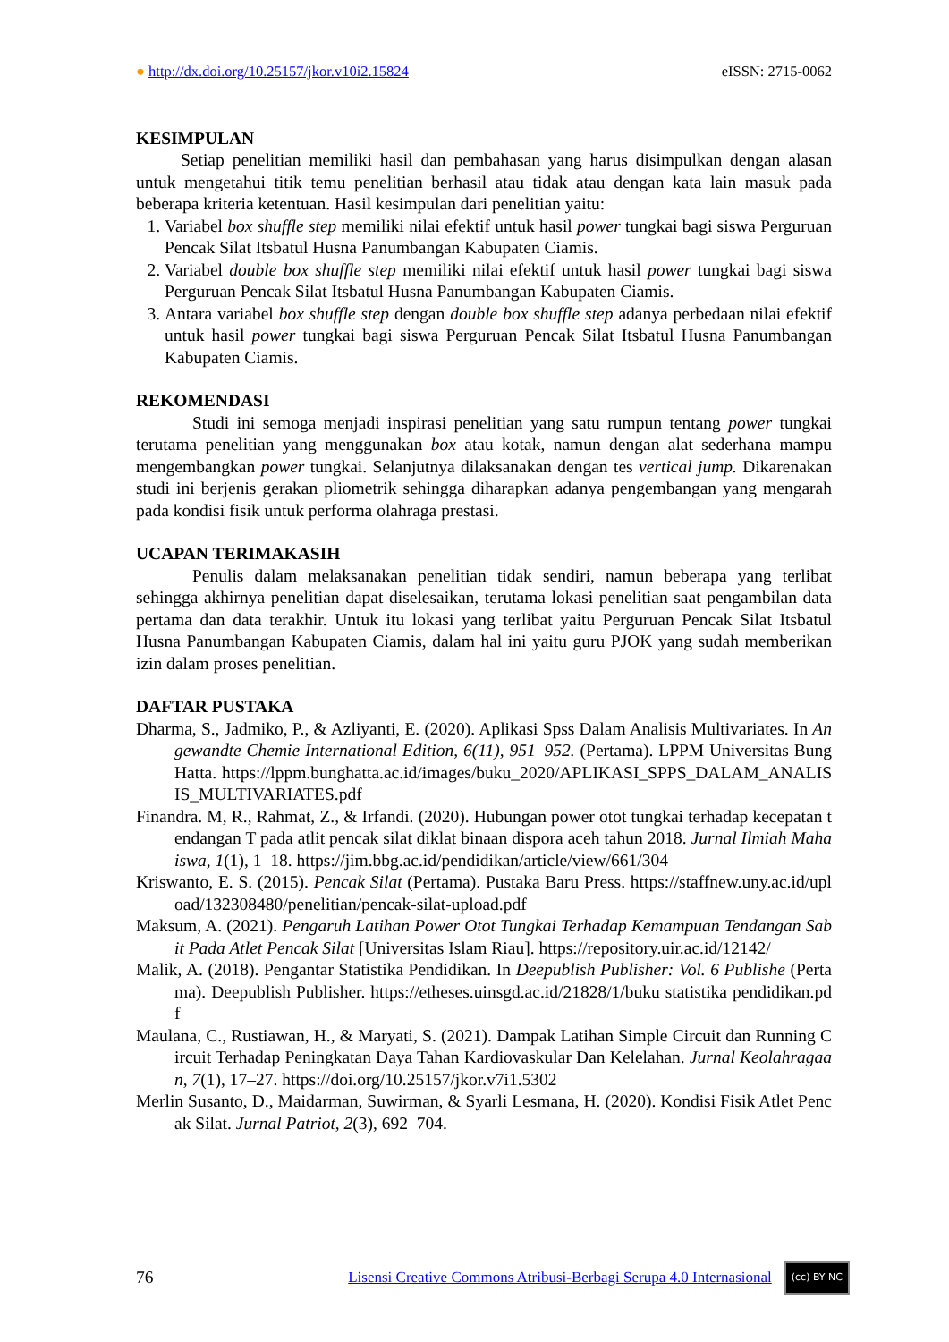● http://dx.doi.org/10.25157/jkor.v10i2.15824 eISSN: 2715-0062
KESIMPULAN
Setiap penelitian memiliki hasil dan pembahasan yang harus disimpulkan dengan alasan untuk mengetahui titik temu penelitian berhasil atau tidak atau dengan kata lain masuk pada beberapa kriteria ketentuan. Hasil kesimpulan dari penelitian yaitu:
1. Variabel box shuffle step memiliki nilai efektif untuk hasil power tungkai bagi siswa Perguruan Pencak Silat Itsbatul Husna Panumbangan Kabupaten Ciamis.
2. Variabel double box shuffle step memiliki nilai efektif untuk hasil power tungkai bagi siswa Perguruan Pencak Silat Itsbatul Husna Panumbangan Kabupaten Ciamis.
3. Antara variabel box shuffle step dengan double box shuffle step adanya perbedaan nilai efektif untuk hasil power tungkai bagi siswa Perguruan Pencak Silat Itsbatul Husna Panumbangan Kabupaten Ciamis.
REKOMENDASI
Studi ini semoga menjadi inspirasi penelitian yang satu rumpun tentang power tungkai terutama penelitian yang menggunakan box atau kotak, namun dengan alat sederhana mampu mengembangkan power tungkai. Selanjutnya dilaksanakan dengan tes vertical jump. Dikarenakan studi ini berjenis gerakan pliometrik sehingga diharapkan adanya pengembangan yang mengarah pada kondisi fisik untuk performa olahraga prestasi.
UCAPAN TERIMAKASIH
Penulis dalam melaksanakan penelitian tidak sendiri, namun beberapa yang terlibat sehingga akhirnya penelitian dapat diselesaikan, terutama lokasi penelitian saat pengambilan data pertama dan data terakhir. Untuk itu lokasi yang terlibat yaitu Perguruan Pencak Silat Itsbatul Husna Panumbangan Kabupaten Ciamis, dalam hal ini yaitu guru PJOK yang sudah memberikan izin dalam proses penelitian.
DAFTAR PUSTAKA
Dharma, S., Jadmiko, P., & Azliyanti, E. (2020). Aplikasi Spss Dalam Analisis Multivariates. In Angewandte Chemie International Edition, 6(11), 951–952. (Pertama). LPPM Universitas Bung Hatta. https://lppm.bunghatta.ac.id/images/buku_2020/APLIKASI_SPPS_DALAM_ANALISIS_MULTIVARIATES.pdf
Finandra. M, R., Rahmat, Z., & Irfandi. (2020). Hubungan power otot tungkai terhadap kecepatan tendangan T pada atlit pencak silat diklat binaan dispora aceh tahun 2018. Jurnal Ilmiah Mahaiswa, 1(1), 1–18. https://jim.bbg.ac.id/pendidikan/article/view/661/304
Kriswanto, E. S. (2015). Pencak Silat (Pertama). Pustaka Baru Press. https://staffnew.uny.ac.id/upload/132308480/penelitian/pencak-silat-upload.pdf
Maksum, A. (2021). Pengaruh Latihan Power Otot Tungkai Terhadap Kemampuan Tendangan Sabit Pada Atlet Pencak Silat [Universitas Islam Riau]. https://repository.uir.ac.id/12142/
Malik, A. (2018). Pengantar Statistika Pendidikan. In Deepublish Publisher: Vol. 6 Publishe (Pertama). Deepublish Publisher. https://etheses.uinsgd.ac.id/21828/1/buku statistika pendidikan.pdf
Maulana, C., Rustiawan, H., & Maryati, S. (2021). Dampak Latihan Simple Circuit dan Running Circuit Terhadap Peningkatan Daya Tahan Kardiovaskular Dan Kelelahan. Jurnal Keolahragaan, 7(1), 17–27. https://doi.org/10.25157/jkor.v7i1.5302
Merlin Susanto, D., Maidarman, Suwirman, & Syarli Lesmana, H. (2020). Kondisi Fisik Atlet Pencak Silat. Jurnal Patriot, 2(3), 692–704.
76 Lisensi Creative Commons Atribusi-Berbagi Serupa 4.0 Internasional (cc) BY NC